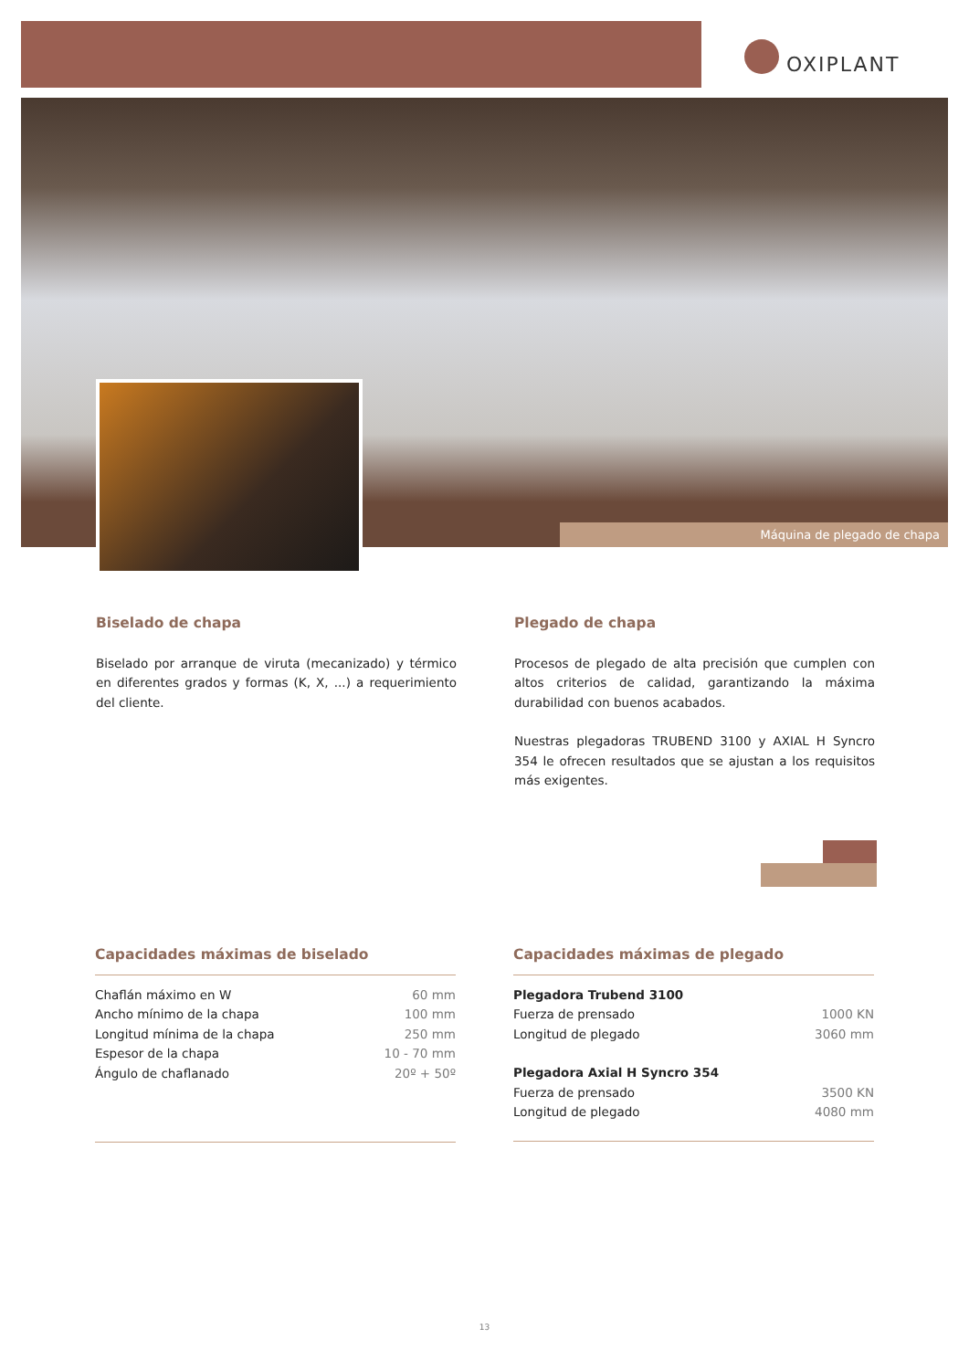OXIPLANT
Máquina de plegado de chapa
Biselado de chapa
Biselado por arranque de viruta (mecanizado) y térmico en diferentes grados y formas (K, X, ...) a requerimiento del cliente.
Plegado de chapa
Procesos de plegado de alta precisión que cumplen con altos criterios de calidad, garantizando la máxima durabilidad con buenos acabados.
Nuestras plegadoras TRUBEND 3100 y AXIAL H Syncro 354 le ofrecen resultados que se ajustan a los requisitos más exigentes.
Capacidades máximas de biselado
| Chaflán máximo en W | 60 mm |
| Ancho mínimo de la chapa | 100 mm |
| Longitud mínima de la chapa | 250 mm |
| Espesor de la chapa | 10 - 70 mm |
| Ángulo de chaflanado | 20º + 50º |
Capacidades máximas de plegado
| Plegadora Trubend 3100 | |
| Fuerza de prensado | 1000 KN |
| Longitud de plegado | 3060 mm |
| Plegadora Axial H Syncro 354 | |
| Fuerza de prensado | 3500 KN |
| Longitud de plegado | 4080 mm |
13